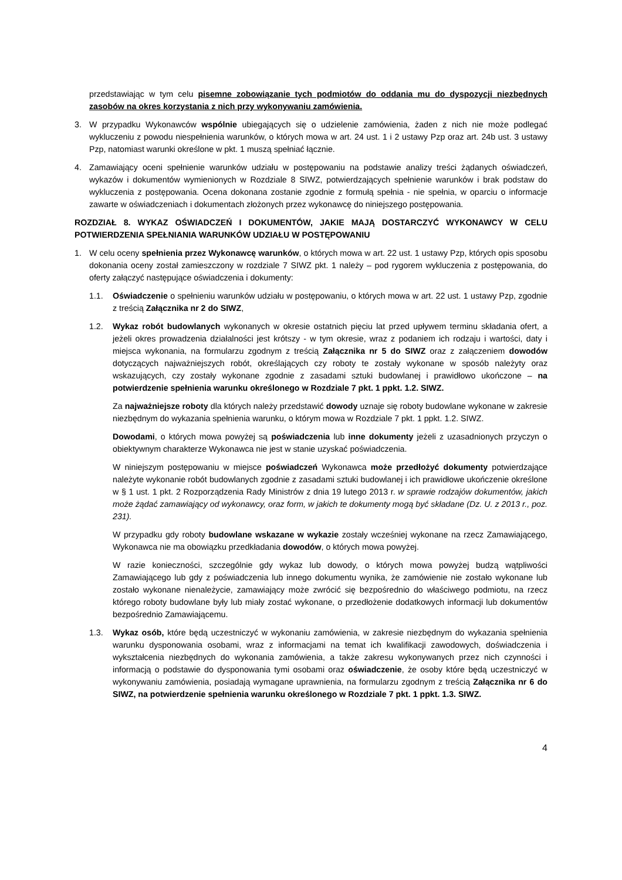przedstawiając w tym celu pisemne zobowiązanie tych podmiotów do oddania mu do dyspozycji niezbędnych zasobów na okres korzystania z nich przy wykonywaniu zamówienia.
3. W przypadku Wykonawców wspólnie ubiegających się o udzielenie zamówienia, żaden z nich nie może podlegać wykluczeniu z powodu niespełnienia warunków, o których mowa w art. 24 ust. 1 i 2 ustawy Pzp oraz art. 24b ust. 3 ustawy Pzp, natomiast warunki określone w pkt. 1 muszą spełniać łącznie.
4. Zamawiający oceni spełnienie warunków udziału w postępowaniu na podstawie analizy treści żądanych oświadczeń, wykazów i dokumentów wymienionych w Rozdziale 8 SIWZ, potwierdzających spełnienie warunków i brak podstaw do wykluczenia z postępowania. Ocena dokonana zostanie zgodnie z formułą spełnia - nie spełnia, w oparciu o informacje zawarte w oświadczeniach i dokumentach złożonych przez wykonawcę do niniejszego postępowania.
ROZDZIAŁ 8. WYKAZ OŚWIADCZEŃ I DOKUMENTÓW, JAKIE MAJĄ DOSTARCZYĆ WYKONAWCY W CELU POTWIERDZENIA SPEŁNIANIA WARUNKÓW UDZIAŁU W POSTĘPOWANIU
1. W celu oceny spełnienia przez Wykonawcę warunków, o których mowa w art. 22 ust. 1 ustawy Pzp, których opis sposobu dokonania oceny został zamieszczony w rozdziale 7 SIWZ pkt. 1 należy – pod rygorem wykluczenia z postępowania, do oferty załączyć następujące oświadczenia i dokumenty:
1.1. Oświadczenie o spełnieniu warunków udziału w postępowaniu, o których mowa w art. 22 ust. 1 ustawy Pzp, zgodnie z treścią Załącznika nr 2 do SIWZ,
1.2. Wykaz robót budowlanych wykonanych w okresie ostatnich pięciu lat przed upływem terminu składania ofert, a jeżeli okres prowadzenia działalności jest krótszy - w tym okresie, wraz z podaniem ich rodzaju i wartości, daty i miejsca wykonania, na formularzu zgodnym z treścią Załącznika nr 5 do SIWZ oraz z załączeniem dowodów dotyczących najważniejszych robót, określających czy roboty te zostały wykonane w sposób należyty oraz wskazujących, czy zostały wykonane zgodnie z zasadami sztuki budowlanej i prawidłowo ukończone – na potwierdzenie spełnienia warunku określonego w Rozdziale 7 pkt. 1 ppkt. 1.2. SIWZ.
Za najważniejsze roboty dla których należy przedstawić dowody uznaje się roboty budowlane wykonane w zakresie niezbędnym do wykazania spełnienia warunku, o którym mowa w Rozdziale 7 pkt. 1 ppkt. 1.2. SIWZ.
Dowodami, o których mowa powyżej są poświadczenia lub inne dokumenty jeżeli z uzasadnionych przyczyn o obiektywnym charakterze Wykonawca nie jest w stanie uzyskać poświadczenia.
W niniejszym postępowaniu w miejsce poświadczeń Wykonawca może przedłożyć dokumenty potwierdzające należyte wykonanie robót budowlanych zgodnie z zasadami sztuki budowlanej i ich prawidłowe ukończenie określone w § 1 ust. 1 pkt. 2 Rozporządzenia Rady Ministrów z dnia 19 lutego 2013 r. w sprawie rodzajów dokumentów, jakich może żądać zamawiający od wykonawcy, oraz form, w jakich te dokumenty mogą być składane (Dz. U. z 2013 r., poz. 231).
W przypadku gdy roboty budowlane wskazane w wykazie zostały wcześniej wykonane na rzecz Zamawiającego, Wykonawca nie ma obowiązku przedkładania dowodów, o których mowa powyżej.
W razie konieczności, szczególnie gdy wykaz lub dowody, o których mowa powyżej budzą wątpliwości Zamawiającego lub gdy z poświadczenia lub innego dokumentu wynika, że zamówienie nie zostało wykonane lub zostało wykonane nienależycie, zamawiający może zwrócić się bezpośrednio do właściwego podmiotu, na rzecz którego roboty budowlane były lub miały zostać wykonane, o przedłożenie dodatkowych informacji lub dokumentów bezpośrednio Zamawiającemu.
1.3. Wykaz osób, które będą uczestniczyć w wykonaniu zamówienia, w zakresie niezbędnym do wykazania spełnienia warunku dysponowania osobami, wraz z informacjami na temat ich kwalifikacji zawodowych, doświadczenia i wykształcenia niezbędnych do wykonania zamówienia, a także zakresu wykonywanych przez nich czynności i informacją o podstawie do dysponowania tymi osobami oraz oświadczenie, że osoby które będą uczestniczyć w wykonywaniu zamówienia, posiadają wymagane uprawnienia, na formularzu zgodnym z treścią Załącznika nr 6 do SIWZ, na potwierdzenie spełnienia warunku określonego w Rozdziale 7 pkt. 1 ppkt. 1.3. SIWZ.
4